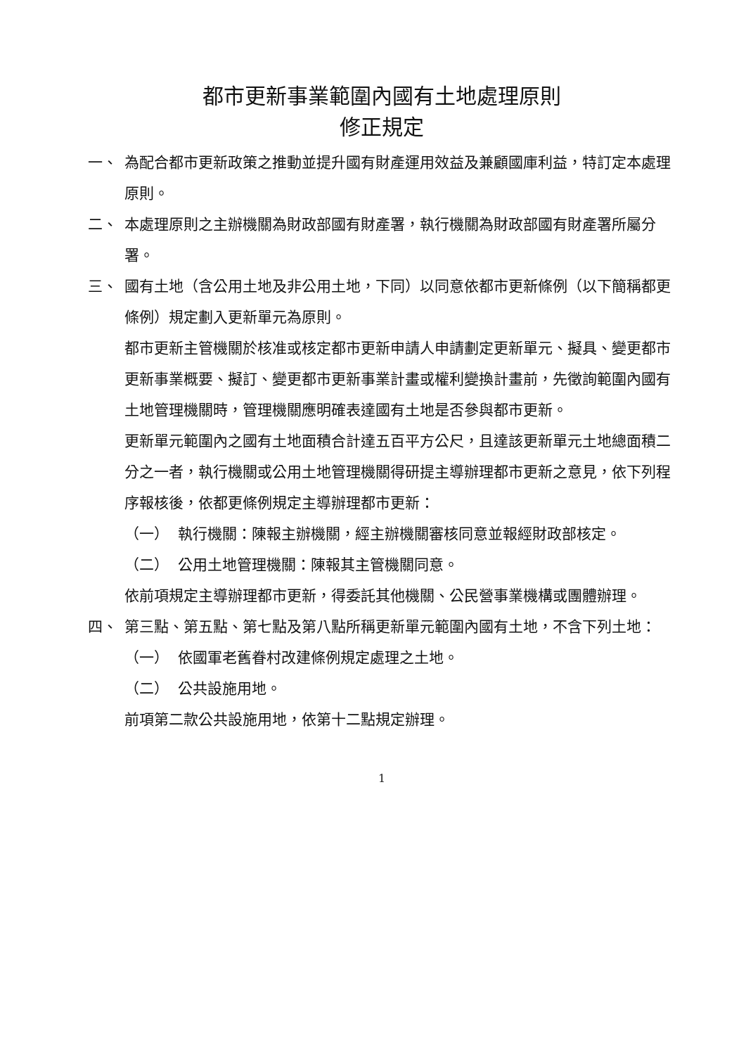都市更新事業範圍內國有土地處理原則
修正規定
一、 為配合都市更新政策之推動並提升國有財產運用效益及兼顧國庫利益，特訂定本處理原則。
二、 本處理原則之主辦機關為財政部國有財產署，執行機關為財政部國有財產署所屬分署。
三、 國有土地（含公用土地及非公用土地，下同）以同意依都市更新條例（以下簡稱都更條例）規定劃入更新單元為原則。
都市更新主管機關於核准或核定都市更新申請人申請劃定更新單元、擬具、變更都市更新事業概要、擬訂、變更都市更新事業計畫或權利變換計畫前，先徵詢範圍內國有土地管理機關時，管理機關應明確表達國有土地是否參與都市更新。
更新單元範圍內之國有土地面積合計達五百平方公尺，且達該更新單元土地總面積二分之一者，執行機關或公用土地管理機關得研提主導辦理都市更新之意見，依下列程序報核後，依都更條例規定主導辦理都市更新：
（一） 執行機關：陳報主辦機關，經主辦機關審核同意並報經財政部核定。
（二） 公用土地管理機關：陳報其主管機關同意。
依前項規定主導辦理都市更新，得委託其他機關、公民營事業機構或團體辦理。
四、 第三點、第五點、第七點及第八點所稱更新單元範圍內國有土地，不含下列土地：
（一） 依國軍老舊眷村改建條例規定處理之土地。
（二） 公共設施用地。
前項第二款公共設施用地，依第十二點規定辦理。
1